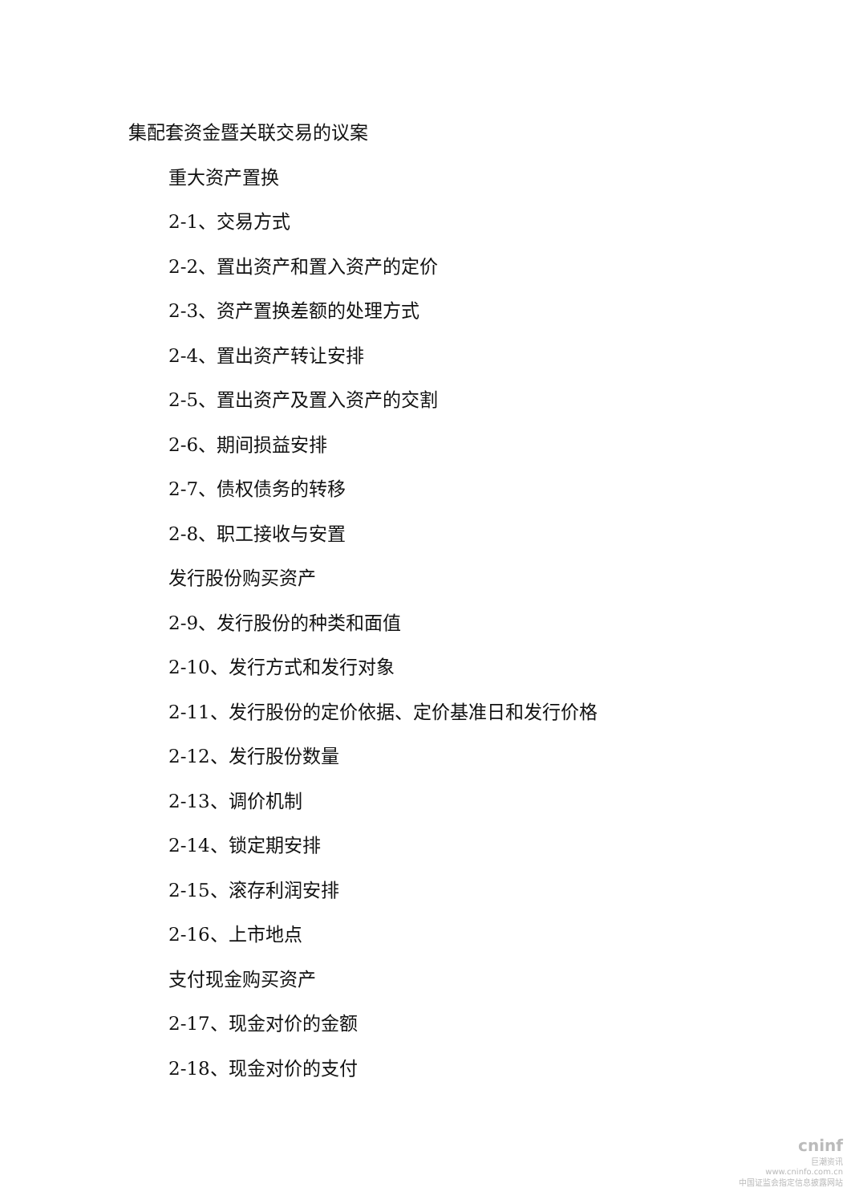集配套资金暨关联交易的议案
重大资产置换
2-1、交易方式
2-2、置出资产和置入资产的定价
2-3、资产置换差额的处理方式
2-4、置出资产转让安排
2-5、置出资产及置入资产的交割
2-6、期间损益安排
2-7、债权债务的转移
2-8、职工接收与安置
发行股份购买资产
2-9、发行股份的种类和面值
2-10、发行方式和发行对象
2-11、发行股份的定价依据、定价基准日和发行价格
2-12、发行股份数量
2-13、调价机制
2-14、锁定期安排
2-15、滚存利润安排
2-16、上市地点
支付现金购买资产
2-17、现金对价的金额
2-18、现金对价的支付
cninf
巨潮资讯
www.cninfo.com.cn
中国证监会指定信息披露网站